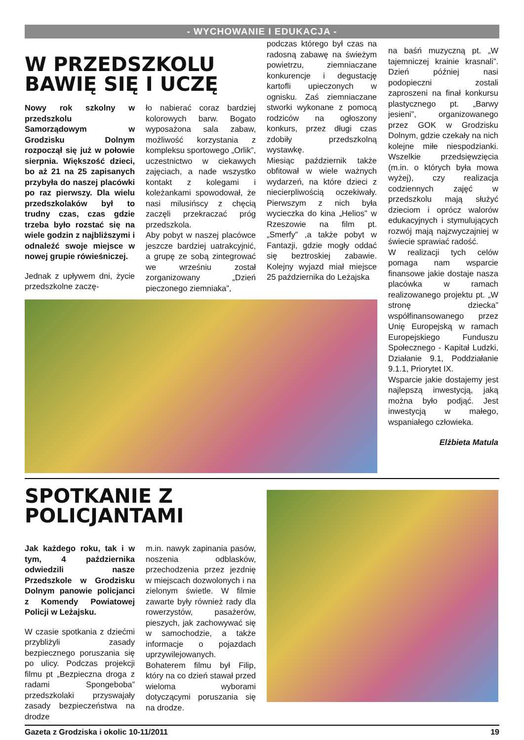- WYCHOWANIE I EDUKACJA -
W PRZEDSZKOLU
BAWIĘ SIĘ I UCZĘ
Nowy rok szkolny w przedszkolu Samorządowym w Grodzisku Dolnym rozpoczął się już w połowie sierpnia. Większość dzieci, bo aż 21 na 25 zapisanych przybyła do naszej placówki po raz pierwszy. Dla wielu przedszkolaków był to trudny czas, czas gdzie trzeba było rozstać się na wiele godzin z najbliższymi i odnaleźć swoje miejsce w nowej grupie rówieśniczej.
Jednak z upływem dni, życie przedszkolne zaczę-
ło nabierać coraz bardziej kolorowych barw. Bogato wyposażona sala zabaw, możliwość korzystania z kompleksu sportowego „Orlik”, uczestnictwo w ciekawych zajęciach, a nade wszystko kontakt z kolegami i koleżankami spowodował, że nasi milusińscy z chęcią zaczęli przekraczać próg przedszkola.
Aby pobyt w naszej placówce jeszcze bardziej uatrakcyjnić, a grupę ze sobą zintegrować we wrześniu został zorganizowany „Dzień pieczonego ziemniaka”,
podczas którego był czas na radosną zabawę na świeżym powietrzu, ziemniaczane konkurencje i degustację kartofli upieczonych w ognisku. Zaś ziemniaczane stworki wykonane z pomocą rodziców na ogłoszony konkurs, przez długi czas zdobiły przedszkolną wystawkę.
Miesiąc październik także obfitował w wiele ważnych wydarzeń, na które dzieci z niecierpliwością oczekiwały. Pierwszym z nich była wycieczka do kina „Helios” w Rzeszowie na film pt. „Smerfy” ,a także pobyt w Fantazji, gdzie mogły oddać się beztroskiej zabawie. Kolejny wyjazd miał miejsce 25 października do Leżajska
na baśń muzyczną pt. „W tajemniczej krainie krasnali”. Dzień później nasi podopieczni zostali zaproszeni na finał konkursu plastycznego pt. „Barwy jesieni”, organizowanego przez GOK w Grodzisku Dolnym, gdzie czekały na nich kolejne miłe niespodzianki. Wszelkie przedsięwzięcia (m.in. o których była mowa wyżej), czy realizacja codziennych zajęć w przedszkolu mają służyć dzieciom i oprócz walorów edukacyjnych i stymulujących rozwój mają najzwyczajniej w świecie sprawiać radość.
W realizacji tych celów pomaga nam wsparcie finansowe jakie dostaje nasza placówka w ramach realizowanego projektu pt. „W stronę dziecka” współfinansowanego przez Unię Europejską w ramach Europejskiego Funduszu Społecznego - Kapitał Ludzki, Działanie 9.1, Poddziałanie 9.1.1, Priorytet IX.
Wsparcie jakie dostajemy jest najlepszą inwestycją, jaką można było podjąć. Jest inwestycją w małego, wspaniałego człowieka.
Elżbieta Matula
SPOTKANIE Z
POLICJANTAMI
Jak każdego roku, tak i w tym, 4 października odwiedzili nasze Przedszkole w Grodzisku Dolnym panowie policjanci z Komendy Powiatowej Policji w Leżajsku.
W czasie spotkania z dziećmi przybliżyli zasady bezpiecznego poruszania się po ulicy. Podczas projekcji filmu pt „Bezpieczna droga z radami Spongeboba” przedszkolaki przyswajały zasady bezpieczeństwa na drodze
m.in. nawyk zapinania pasów, noszenia odblasków, przechodzenia przez jezdnię w miejscach dozwolonych i na zielonym świetle. W filmie zawarte były również rady dla rowerzystów, pasażerów, pieszych, jak zachowywać się w samochodzie, a także informacje o pojazdach uprzywilejowanych. Bohaterem filmu był Filip, który na co dzień stawał przed wieloma wyborami dotyczącymi poruszania się na drodze.
Gazeta z Grodziska i okolic 10-11/2011 19